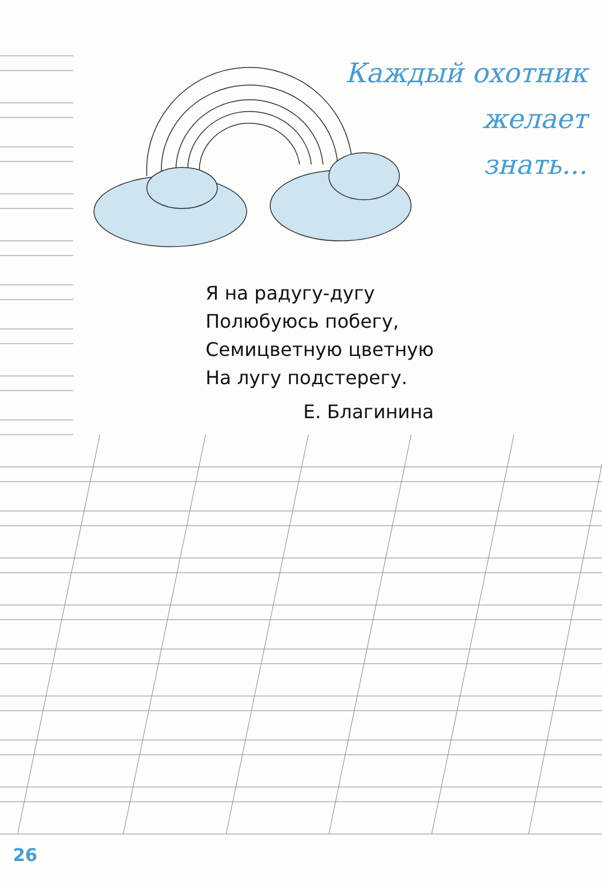Каждый охотник
желает
знать...
Я на радугу-дугу
Полюбуюсь побегу,
Семицветную цветную
На лугу подстерегу.
Е. Благинина
26